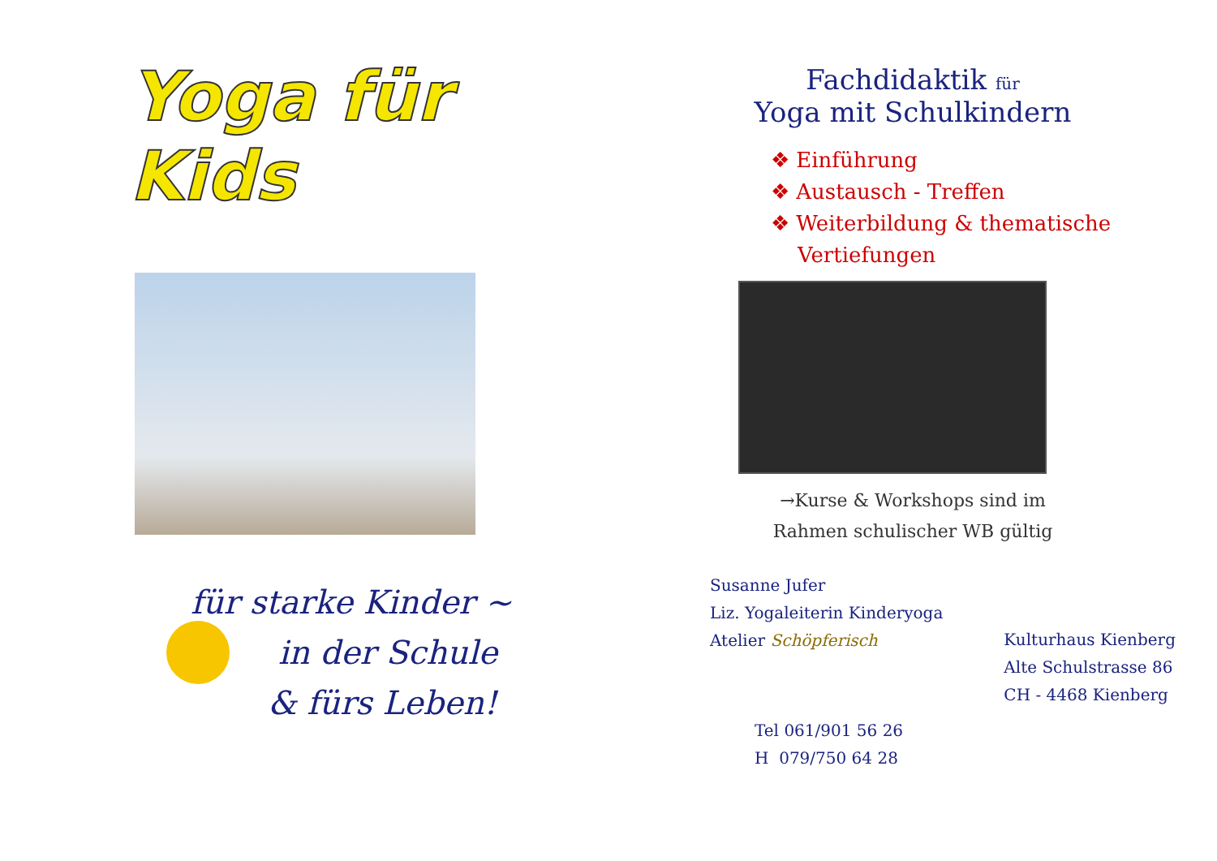Yoga für Kids
für starke Kinder ~
in der Schule
& fürs Leben!
Fachdidaktik für
Yoga mit Schulkindern
❖ Einführung
❖ Austausch - Treffen
❖ Weiterbildung & thematische
Vertiefungen
→Kurse & Workshops sind im
Rahmen schulischer WB gültig
Susanne Jufer
Liz. Yogaleiterin Kinderyoga
Atelier Schöpferisch
Kulturhaus Kienberg
Alte Schulstrasse 86
CH - 4468 Kienberg
Tel 061/901 56 26
H 079/750 64 28